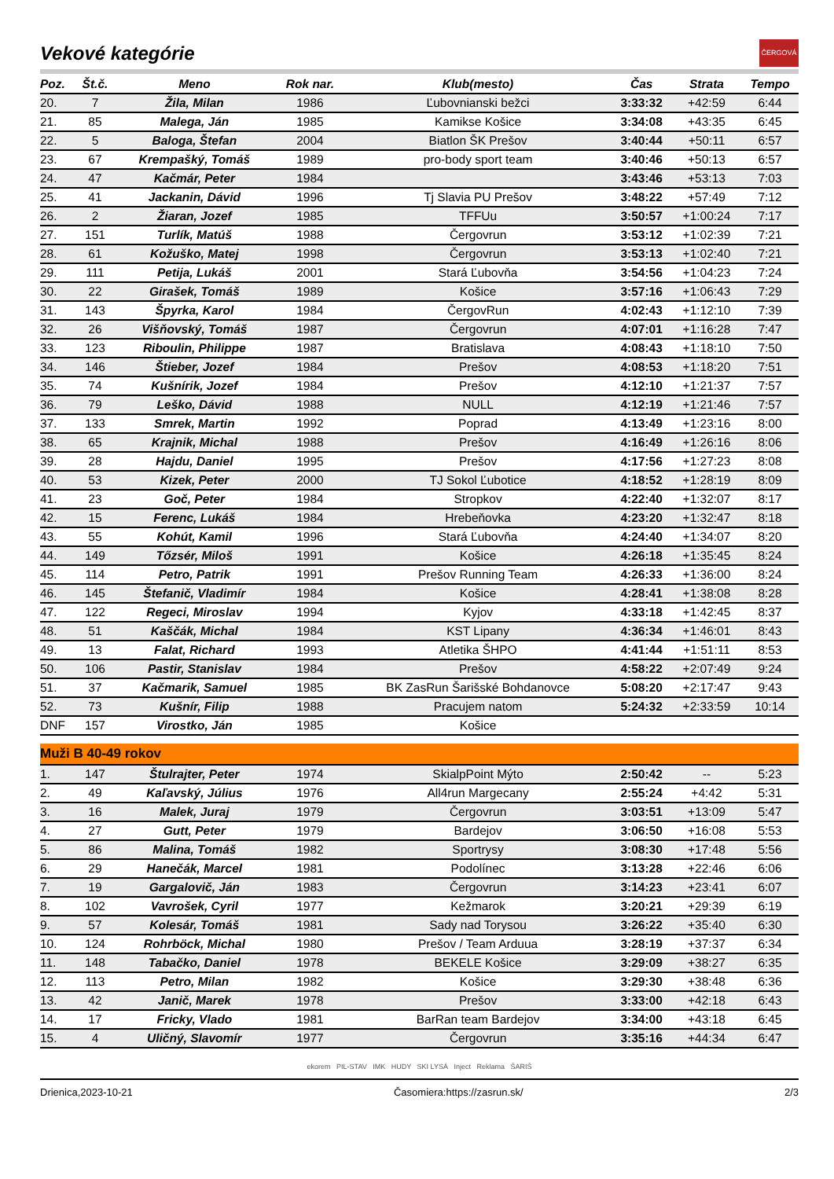Vekové kategórie
ČERGOVÁ
| Poz. | Št.č. | Meno | Rok nar. | Klub(mesto) | Čas | Strata | Tempo |
| --- | --- | --- | --- | --- | --- | --- | --- |
| 20. | 7 | Žila, Milan | 1986 | Ľubovnianski bežci | 3:33:32 | +42:59 | 6:44 |
| 21. | 85 | Malega, Ján | 1985 | Kamikse Košice | 3:34:08 | +43:35 | 6:45 |
| 22. | 5 | Baloga, Štefan | 2004 | Biatlon ŠK Prešov | 3:40:44 | +50:11 | 6:57 |
| 23. | 67 | Krempašký, Tomáš | 1989 | pro-body sport team | 3:40:46 | +50:13 | 6:57 |
| 24. | 47 | Kačmár, Peter | 1984 | | 3:43:46 | +53:13 | 7:03 |
| 25. | 41 | Jackanin, Dávid | 1996 | Tj Slavia PU Prešov | 3:48:22 | +57:49 | 7:12 |
| 26. | 2 | Žiaran, Jozef | 1985 | TFFUu | 3:50:57 | +1:00:24 | 7:17 |
| 27. | 151 | Turlík, Matúš | 1988 | Čergovrun | 3:53:12 | +1:02:39 | 7:21 |
| 28. | 61 | Kožuško, Matej | 1998 | Čergovrun | 3:53:13 | +1:02:40 | 7:21 |
| 29. | 111 | Petija, Lukáš | 2001 | Stará Ľubovňa | 3:54:56 | +1:04:23 | 7:24 |
| 30. | 22 | Girašek, Tomáš | 1989 | Košice | 3:57:16 | +1:06:43 | 7:29 |
| 31. | 143 | Špyrka, Karol | 1984 | ČergovRun | 4:02:43 | +1:12:10 | 7:39 |
| 32. | 26 | Višňovský, Tomáš | 1987 | Čergovrun | 4:07:01 | +1:16:28 | 7:47 |
| 33. | 123 | Riboulin, Philippe | 1987 | Bratislava | 4:08:43 | +1:18:10 | 7:50 |
| 34. | 146 | Štieber, Jozef | 1984 | Prešov | 4:08:53 | +1:18:20 | 7:51 |
| 35. | 74 | Kušnírik, Jozef | 1984 | Prešov | 4:12:10 | +1:21:37 | 7:57 |
| 36. | 79 | Leško, Dávid | 1988 | NULL | 4:12:19 | +1:21:46 | 7:57 |
| 37. | 133 | Smrek, Martin | 1992 | Poprad | 4:13:49 | +1:23:16 | 8:00 |
| 38. | 65 | Krajnik, Michal | 1988 | Prešov | 4:16:49 | +1:26:16 | 8:06 |
| 39. | 28 | Hajdu, Daniel | 1995 | Prešov | 4:17:56 | +1:27:23 | 8:08 |
| 40. | 53 | Kizek, Peter | 2000 | TJ Sokol Ľubotice | 4:18:52 | +1:28:19 | 8:09 |
| 41. | 23 | Goč, Peter | 1984 | Stropkov | 4:22:40 | +1:32:07 | 8:17 |
| 42. | 15 | Ferenc, Lukáš | 1984 | Hrebeňovka | 4:23:20 | +1:32:47 | 8:18 |
| 43. | 55 | Kohút, Kamil | 1996 | Stará Ľubovňa | 4:24:40 | +1:34:07 | 8:20 |
| 44. | 149 | Tőzsér, Miloš | 1991 | Košice | 4:26:18 | +1:35:45 | 8:24 |
| 45. | 114 | Petro, Patrik | 1991 | Prešov Running Team | 4:26:33 | +1:36:00 | 8:24 |
| 46. | 145 | Štefanič, Vladimír | 1984 | Košice | 4:28:41 | +1:38:08 | 8:28 |
| 47. | 122 | Regeci, Miroslav | 1994 | Kyjov | 4:33:18 | +1:42:45 | 8:37 |
| 48. | 51 | Kaščák, Michal | 1984 | KST Lipany | 4:36:34 | +1:46:01 | 8:43 |
| 49. | 13 | Falat, Richard | 1993 | Atletika ŠHPO | 4:41:44 | +1:51:11 | 8:53 |
| 50. | 106 | Pastir, Stanislav | 1984 | Prešov | 4:58:22 | +2:07:49 | 9:24 |
| 51. | 37 | Kačmarik, Samuel | 1985 | BK ZasRun Šarišské Bohdanovce | 5:08:20 | +2:17:47 | 9:43 |
| 52. | 73 | Kušnír, Filip | 1988 | Pracujem natom | 5:24:32 | +2:33:59 | 10:14 |
| DNF | 157 | Virostko, Ján | 1985 | Košice | | | |
| Muži B 40-49 rokov | | | | | | | |
| 1. | 147 | Štulrajter, Peter | 1974 | SkialpPoint Mýto | 2:50:42 | -- | 5:23 |
| 2. | 49 | Kaľavský, Július | 1976 | All4run Margecany | 2:55:24 | +4:42 | 5:31 |
| 3. | 16 | Malek, Juraj | 1979 | Čergovrun | 3:03:51 | +13:09 | 5:47 |
| 4. | 27 | Gutt, Peter | 1979 | Bardejov | 3:06:50 | +16:08 | 5:53 |
| 5. | 86 | Malina, Tomáš | 1982 | Sportrysy | 3:08:30 | +17:48 | 5:56 |
| 6. | 29 | Hanečák, Marcel | 1981 | Podolínec | 3:13:28 | +22:46 | 6:06 |
| 7. | 19 | Gargalovič, Ján | 1983 | Čergovrun | 3:14:23 | +23:41 | 6:07 |
| 8. | 102 | Vavrošek, Cyril | 1977 | Kežmarok | 3:20:21 | +29:39 | 6:19 |
| 9. | 57 | Kolesár, Tomáš | 1981 | Sady nad Torysou | 3:26:22 | +35:40 | 6:30 |
| 10. | 124 | Rohrböck, Michal | 1980 | Prešov / Team Arduua | 3:28:19 | +37:37 | 6:34 |
| 11. | 148 | Tabačko, Daniel | 1978 | BEKELE Košice | 3:29:09 | +38:27 | 6:35 |
| 12. | 113 | Petro, Milan | 1982 | Košice | 3:29:30 | +38:48 | 6:36 |
| 13. | 42 | Janič, Marek | 1978 | Prešov | 3:33:00 | +42:18 | 6:43 |
| 14. | 17 | Fricky, Vlado | 1981 | BarRan team Bardejov | 3:34:00 | +43:18 | 6:45 |
| 15. | 4 | Uličný, Slavomír | 1977 | Čergovrun | 3:35:16 | +44:34 | 6:47 |
ekorem PIL-STAV IMK HUDY SKI LYSÁ Inject Reklama ŠARIŠ
Drienica,2023-10-21 Časomiera:https://zasrun.sk/ 2/3